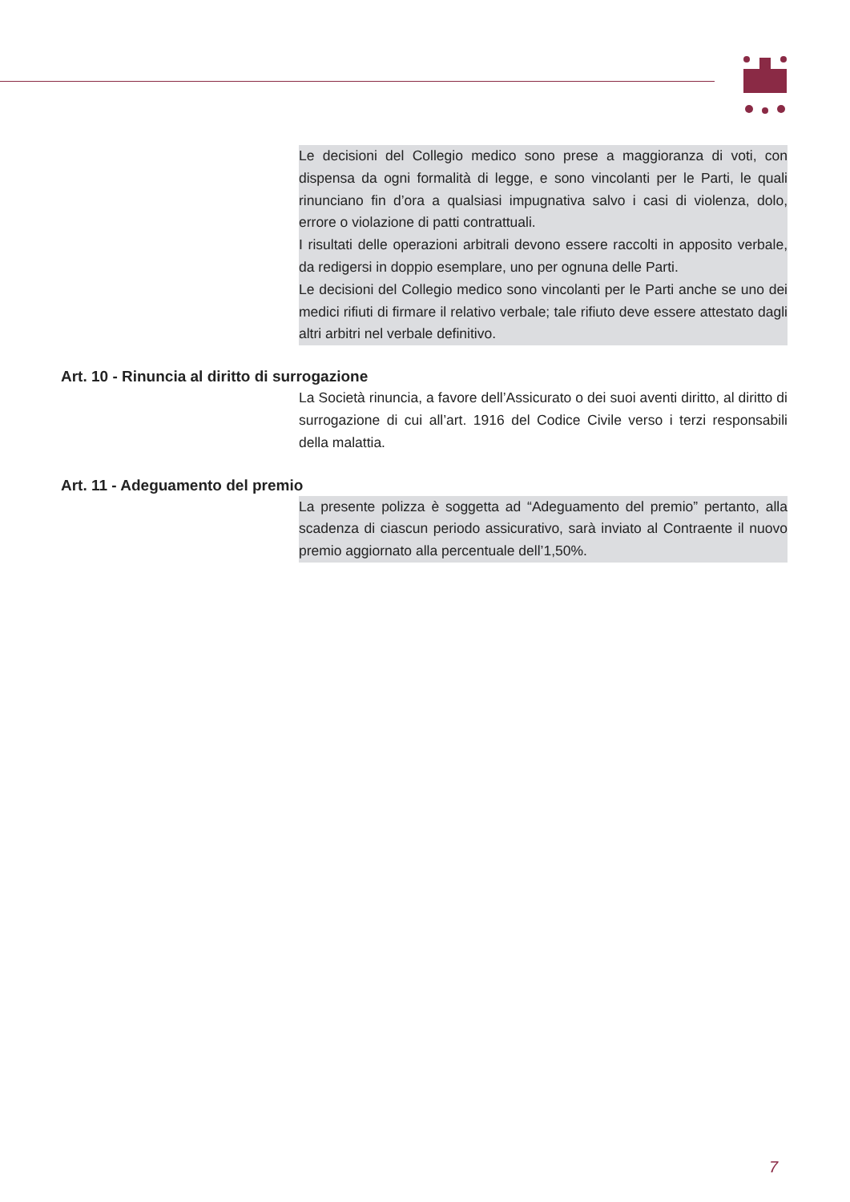Le decisioni del Collegio medico sono prese a maggioranza di voti, con dispensa da ogni formalità di legge, e sono vincolanti per le Parti, le quali rinunciano fin d’ora a qualsiasi impugnativa salvo i casi di violenza, dolo, errore o violazione di patti contrattuali.
I risultati delle operazioni arbitrali devono essere raccolti in apposito verbale, da redigersi in doppio esemplare, uno per ognuna delle Parti.
Le decisioni del Collegio medico sono vincolanti per le Parti anche se uno dei medici rifiuti di firmare il relativo verbale; tale rifiuto deve essere attestato dagli altri arbitri nel verbale definitivo.
Art. 10 - Rinuncia al diritto di surrogazione
La Società rinuncia, a favore dell’Assicurato o dei suoi aventi diritto, al diritto di surrogazione di cui all’art. 1916 del Codice Civile verso i terzi responsabili della malattia.
Art. 11 - Adeguamento del premio
La presente polizza è soggetta ad “Adeguamento del premio” pertanto, alla scadenza di ciascun periodo assicurativo, sarà inviato al Contraente il nuovo premio aggiornato alla percentuale dell’1,50%.
7